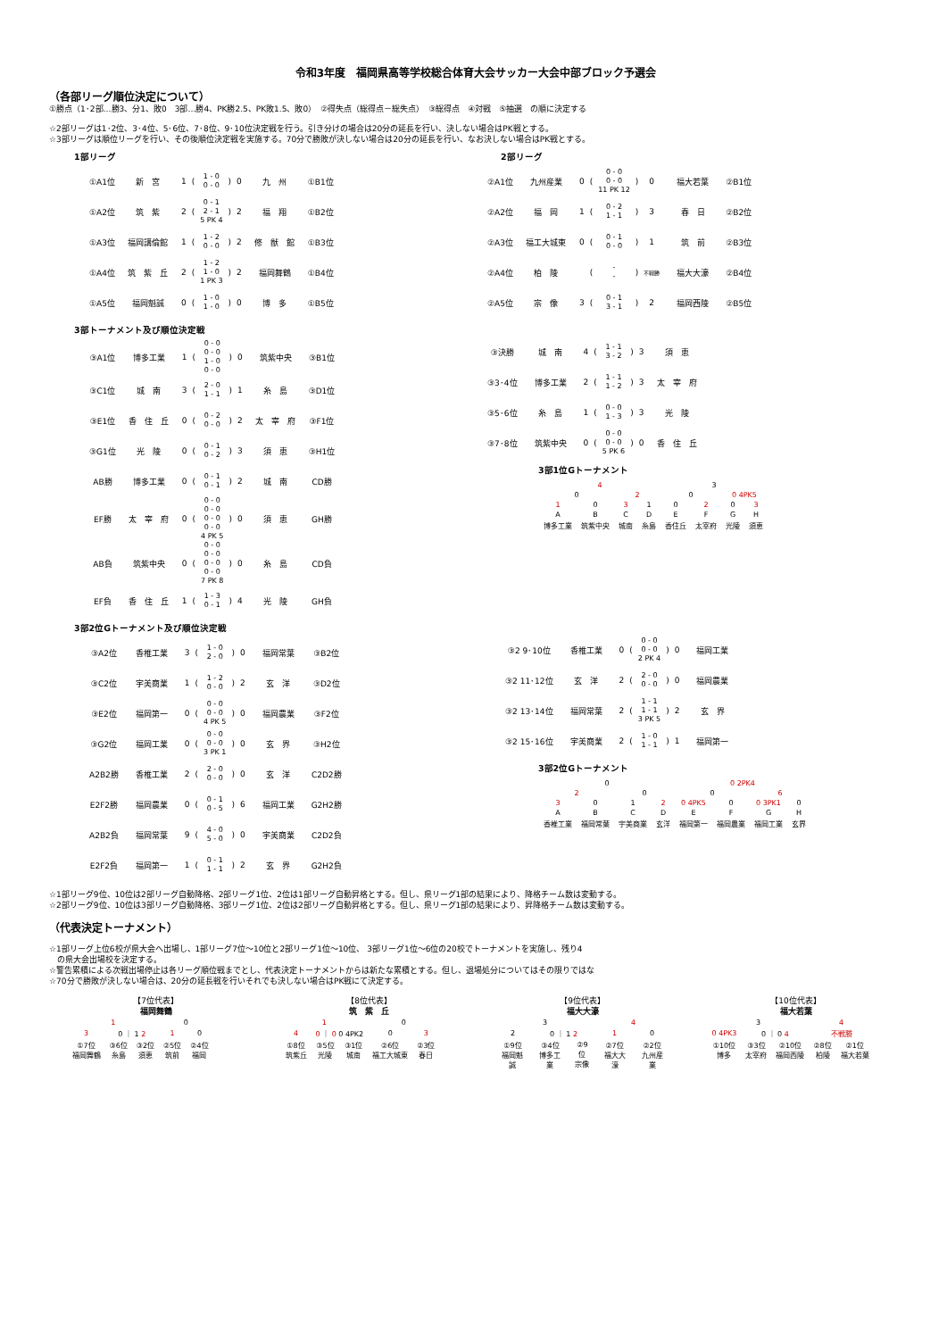令和3年度　福岡県高等学校総合体育大会サッカー大会中部ブロック予選会
（各部リーグ順位決定について）
①勝点（1･2部…勝3、分1、敗0　3部…勝4、PK勝2.5、PK敗1.5、敗0）　②得失点（総得点－総失点）　③総得点　④対戦　⑤抽選　の順に決定する
☆2部リーグは1･2位、3･4位、5･6位、7･8位、9･10位決定戦を行う。引き分けの場合は20分の延長を行い、決しない場合はPK戦とする。
☆3部リーグは順位リーグを行い、その後順位決定戦を実施する。70分で勝敗が決しない場合は20分の延長を行い、なお決しない場合はPK戦とする。
1部リーグ
| ①A1位 | 新 宮 | 1 | ( | 1 - 0 0 - 0 | ) | 0 | 九 州 | ①B1位 |
| ①A2位 | 筑 紫 | 2 | ( | 0 - 1 2 - 1 5 PK 4 | ) | 2 | 福 翔 | ①B2位 |
| ①A3位 | 福岡講倫館 | 1 | ( | 1 - 2 0 - 0 | ) | 2 | 修 猷 館 | ①B3位 |
| ①A4位 | 筑 紫 丘 | 2 | ( | 1 - 2 1 - 0 1 PK 3 | ) | 2 | 福岡舞鶴 | ①B4位 |
| ①A5位 | 福岡魁誠 | 0 | ( | 1 - 0 1 - 0 | ) | 0 | 博 多 | ①B5位 |
2部リーグ
| ②A1位 | 九州産業 | 0 | ( | 0 - 0 0 - 0 11 PK 12 | ) | 0 | 福大若葉 | ②B1位 |
| ②A2位 | 福 岡 | 1 | ( | 0 - 2 1 - 1 | ) | 3 | 春 日 | ②B2位 |
| ②A3位 | 福工大城東 | 0 | ( | 0 - 1 0 - 0 | ) | 1 | 筑 前 | ②B3位 |
| ②A4位 | 柏 陵 | | ( | - - | ) | 不戦勝 | 福大大濠 | ②B4位 |
| ②A5位 | 宗 像 | 3 | ( | 0 - 1 3 - 1 | ) | 2 | 福岡西陵 | ②B5位 |
3部トーナメント及び順位決定戦
| ③A1位 | 博多工業 | 1 | ( | 0 - 0 0 - 0 1 - 0 0 - 0 | ) | 0 | 筑紫中央 | ③B1位 |
| ③C1位 | 城 南 | 3 | ( | 2 - 0 1 - 1 | ) | 1 | 糸 島 | ③D1位 |
| ③E1位 | 香 住 丘 | 0 | ( | 0 - 2 0 - 0 | ) | 2 | 太 宰 府 | ③F1位 |
| ③G1位 | 光 陵 | 0 | ( | 0 - 1 0 - 2 | ) | 3 | 須 恵 | ③H1位 |
| AB勝 | 博多工業 | 0 | ( | 0 - 1 0 - 1 | ) | 2 | 城 南 | CD勝 |
| EF勝 | 太 宰 府 | 0 | ( | 0 - 0 0 - 0 0 - 0 0 - 0 4 PK 5 | ) | 0 | 須 恵 | GH勝 |
| AB負 | 筑紫中央 | 0 | ( | 0 - 0 0 - 0 0 - 0 0 - 0 7 PK 8 | ) | 0 | 糸 島 | CD負 |
| EF負 | 香 住 丘 | 1 | ( | 1 - 3 0 - 1 | ) | 4 | 光 陵 | GH負 |
.
| ③決勝 | 城 南 | 4 | ( | 1 - 1 3 - 2 | ) | 3 | 須 恵 |
| ③3･4位 | 博多工業 | 2 | ( | 1 - 1 1 - 2 | ) | 3 | 太 宰 府 |
| ③5･6位 | 糸 島 | 1 | ( | 0 - 0 1 - 3 | ) | 3 | 光 陵 |
| ③7･8位 | 筑紫中央 | 0 | ( | 0 - 0 0 - 0 5 PK 6 | ) | 0 | 香 住 丘 |
3部1位Gトーナメント
| 4 | | | | 3 | | | |
| 0 | | 2 | | 0 | | 0 4PK5 | |
| 1 | 0 | 3 | 1 | 0 | 2 | 0 | 3 |
| A | B | C | D | E | F | G | H |
| 博多工業 | 筑紫中央 | 城南 | 糸島 | 香住丘 | 太宰府 | 光陵 | 須恵 |
3部2位Gトーナメント及び順位決定戦
| ③A2位 | 香椎工業 | 3 | ( | 1 - 0 2 - 0 | ) | 0 | 福岡常葉 | ③B2位 |
| ③C2位 | 宇美商業 | 1 | ( | 1 - 2 0 - 0 | ) | 2 | 玄 洋 | ③D2位 |
| ③E2位 | 福岡第一 | 0 | ( | 0 - 0 0 - 0 4 PK 5 | ) | 0 | 福岡農業 | ③F2位 |
| ③G2位 | 福岡工業 | 0 | ( | 0 - 0 0 - 0 3 PK 1 | ) | 0 | 玄 界 | ③H2位 |
| A2B2勝 | 香椎工業 | 2 | ( | 2 - 0 0 - 0 | ) | 0 | 玄 洋 | C2D2勝 |
| E2F2勝 | 福岡農業 | 0 | ( | 0 - 1 0 - 5 | ) | 6 | 福岡工業 | G2H2勝 |
| A2B2負 | 福岡常葉 | 9 | ( | 4 - 0 5 - 0 | ) | 0 | 宇美商業 | C2D2負 |
| E2F2負 | 福岡第一 | 1 | ( | 0 - 1 1 - 1 | ) | 2 | 玄 界 | G2H2負 |
.
| ③2 9･10位 | 香椎工業 | 0 | ( | 0 - 0 0 - 0 2 PK 4 | ) | 0 | 福岡工業 |
| ③2 11･12位 | 玄 洋 | 2 | ( | 2 - 0 0 - 0 | ) | 0 | 福岡農業 |
| ③2 13･14位 | 福岡常葉 | 2 | ( | 1 - 1 1 - 1 3 PK 5 | ) | 2 | 玄 界 |
| ③2 15･16位 | 宇美商業 | 2 | ( | 1 - 0 1 - 1 | ) | 1 | 福岡第一 |
3部2位Gトーナメント
| 0 | | | | 0 2PK4 | | | |
| 2 | | 0 | | 0 | | 6 | |
| 3 | 0 | 1 | 2 | 0 4PK5 | 0 | 0 3PK1 | 0 |
| A | B | C | D | E | F | G | H |
| 香椎工業 | 福岡常葉 | 宇美商業 | 玄洋 | 福岡第一 | 福岡農業 | 福岡工業 | 玄界 |
☆1部リーグ9位、10位は2部リーグ自動降格、2部リーグ1位、2位は1部リーグ自動昇格とする。但し、県リーグ1部の結果により、降格チーム数は変動する。
☆2部リーグ9位、10位は3部リーグ自動降格、3部リーグ1位、2位は2部リーグ自動昇格とする。但し、県リーグ1部の結果により、昇降格チーム数は変動する。
（代表決定トーナメント）
☆1部リーグ上位6校が県大会へ出場し、1部リーグ7位～10位と2部リーグ1位～10位、 3部リーグ1位～6位の20校でトーナメントを実施し、残り4
　の県大会出場校を決定する。
☆警告累積による次戦出場停止は各リーグ順位戦までとし、代表決定トーナメントからは新たな累積とする。但し、退場処分についてはその限りではな
☆70分で勝敗が決しない場合は、20分の延長戦を行いそれでも決しない場合はPK戦にて決定する。
【7位代表】
福岡舞鶴
| 1 | | | 0 | |
| 3 | 0 ｜ 1 2 | | 1 | 0 |
| ①7位 福岡舞鶴 | ③6位 糸島 | ③2位 須恵 | ②5位 筑前 | ②4位 福岡 |
【8位代表】
筑　紫　丘
| 1 | | | 0 | |
| 4 | 0 ｜ 0 0 4PK2 | | 0 | 3 |
| ①8位 筑紫丘 | ③5位 光陵 | ③1位 城南 | ②6位 福工大城東 | ②3位 春日 |
【9位代表】
福大大濠
| 3 | | | 4 | |
| 2 | 0 ｜ 1 2 | | 1 | 0 |
| ①9位 福岡魁誠 | ③4位 博多工業 | ②9位 宗像 | ②7位 福大大濠 | ②2位 九州産業 |
【10位代表】
福大若葉
| 3 | | | 4 | |
| 0 4PK3 | 0 ｜ 0 4 | | 不戦勝 | |
| ①10位 博多 | ③3位 太宰府 | ②10位 福岡西陵 | ②8位 柏陵 | ②1位 福大若葉 |